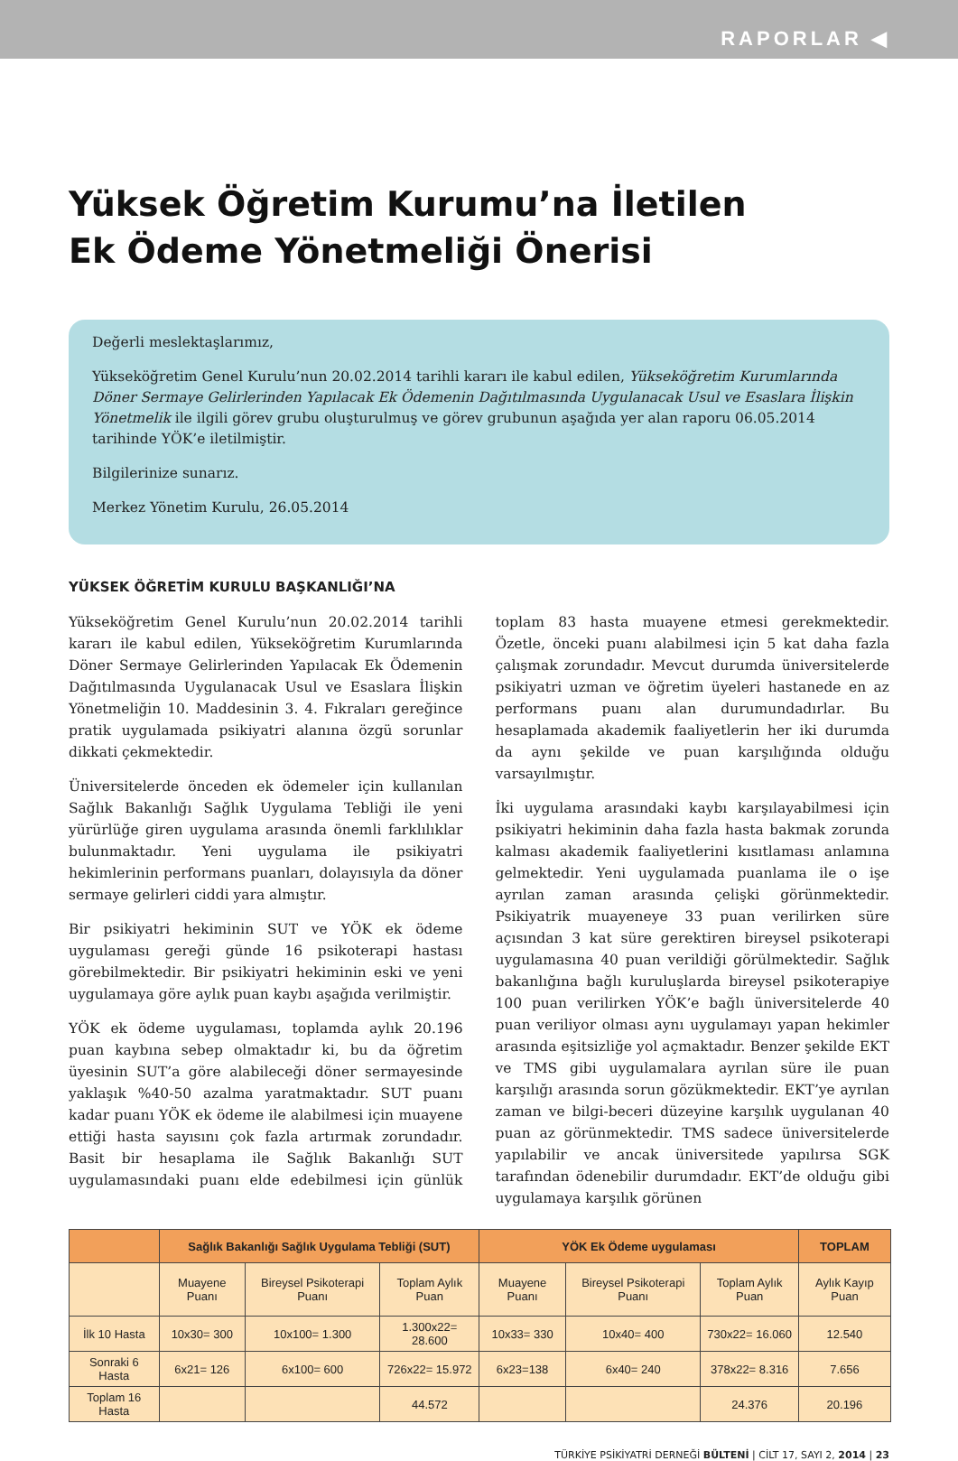RAPORLAR ◀
Yüksek Öğretim Kurumu’na İletilen
Ek Ödeme Yönetmeliği Önerisi
Değerli meslektaşlarımız,
Yükseköğretim Genel Kurulu’nun 20.02.2014 tarihli kararı ile kabul edilen, Yükseköğretim Kurumlarında Döner Sermaye Gelirlerinden Yapılacak Ek Ödemenin Dağıtılmasında Uygulanacak Usul ve Esaslara İlişkin Yönetmelik ile ilgili görev grubu oluşturulmuş ve görev grubunun aşağıda yer alan raporu 06.05.2014 tarihinde YÖK’e iletilmiştir.
Bilgilerinize sunarız.
Merkez Yönetim Kurulu, 26.05.2014
YÜKSEK ÖĞRETİM KURULU BAŞKANLIĞI’NA
Yükseköğretim Genel Kurulu’nun 20.02.2014 tarihli kararı ile kabul edilen, Yükseköğretim Kurumlarında Döner Sermaye Gelirlerinden Yapılacak Ek Ödemenin Dağıtılmasında Uygulanacak Usul ve Esaslara İlişkin Yönetmeliğin 10. Maddesinin 3. 4. Fıkraları gereğince pratik uygulamada psikiyatri alanına özgü sorunlar dikkati çekmektedir.
Üniversitelerde önceden ek ödemeler için kullanılan Sağlık Bakanlığı Sağlık Uygulama Tebliği ile yeni yürürlüğe giren uygulama arasında önemli farklılıklar bulunmaktadır. Yeni uygulama ile psikiyatri hekimlerinin performans puanları, dolayısıyla da döner sermaye gelirleri ciddi yara almıştır.
Bir psikiyatri hekiminin SUT ve YÖK ek ödeme uygulaması gereği günde 16 psikoterapi hastası görebilmektedir. Bir psikiyatri hekiminin eski ve yeni uygulamaya göre aylık puan kaybı aşağıda verilmiştir.
YÖK ek ödeme uygulaması, toplamda aylık 20.196 puan kaybına sebep olmaktadır ki, bu da öğretim üyesinin SUT’a göre alabileceği döner sermayesinde yaklaşık %40-50 azalma yaratmaktadır. SUT puanı kadar puanı YÖK ek ödeme ile alabilmesi için muayene ettiği hasta sayısını çok fazla artırmak zorundadır. Basit bir hesaplama ile Sağlık Bakanlığı SUT uygulamasındaki puanı elde edebilmesi için günlük toplam 83 hasta muayene etmesi gerekmektedir. Özetle, önceki puanı alabilmesi için 5 kat daha fazla çalışmak zorundadır. Mevcut durumda üniversitelerde psikiyatri uzman ve öğretim üyeleri hastanede en az performans puanı alan durumundadırlar. Bu hesaplamada akademik faaliyetlerin her iki durumda da aynı şekilde ve puan karşılığında olduğu varsayılmıştır.
İki uygulama arasındaki kaybı karşılayabilmesi için psikiyatri hekiminin daha fazla hasta bakmak zorunda kalması akademik faaliyetlerini kısıtlaması anlamına gelmektedir. Yeni uygulamada puanlama ile o işe ayrılan zaman arasında çelişki görünmektedir. Psikiyatrik muayeneye 33 puan verilirken süre açısından 3 kat süre gerektiren bireysel psikoterapi uygulamasına 40 puan verildiği görülmektedir. Sağlık bakanlığına bağlı kuruluşlarda bireysel psikoterapiye 100 puan verilirken YÖK’e bağlı üniversitelerde 40 puan veriliyor olması aynı uygulamayı yapan hekimler arasında eşitsizliğe yol açmaktadır. Benzer şekilde EKT ve TMS gibi uygulamalara ayrılan süre ile puan karşılığı arasında sorun gözükmektedir. EKT’ye ayrılan zaman ve bilgi-beceri düzeyine karşılık uygulanan 40 puan az görünmektedir. TMS sadece üniversitelerde yapılabilir ve ancak üniversitede yapılırsa SGK tarafından ödenebilir durumdadır. EKT’de olduğu gibi uygulamaya karşılık görünen
| | Sağlık Bakanlığı Sağlık Uygulama Tebliği (SUT) | | | YÖK Ek Ödeme uygulaması | | | TOPLAM |
| --- | --- | --- | --- | --- | --- | --- | --- |
| | Muayene Puanı | Bireysel Psikoterapi Puanı | Toplam Aylık Puan | Muayene Puanı | Bireysel Psikoterapi Puanı | Toplam Aylık Puan | Aylık Kayıp Puan |
| İlk 10 Hasta | 10x30= 300 | 10x100= 1.300 | 1.300x22= 28.600 | 10x33= 330 | 10x40= 400 | 730x22= 16.060 | 12.540 |
| Sonraki 6 Hasta | 6x21= 126 | 6x100= 600 | 726x22= 15.972 | 6x23=138 | 6x40= 240 | 378x22= 8.316 | 7.656 |
| Toplam 16 Hasta | | | 44.572 | | | 24.376 | 20.196 |
TÜRKİYE PSİKİYATRİ DERNEĞİ BÜLTENİ | CİLT 17, SAYI 2, 2014 | 23